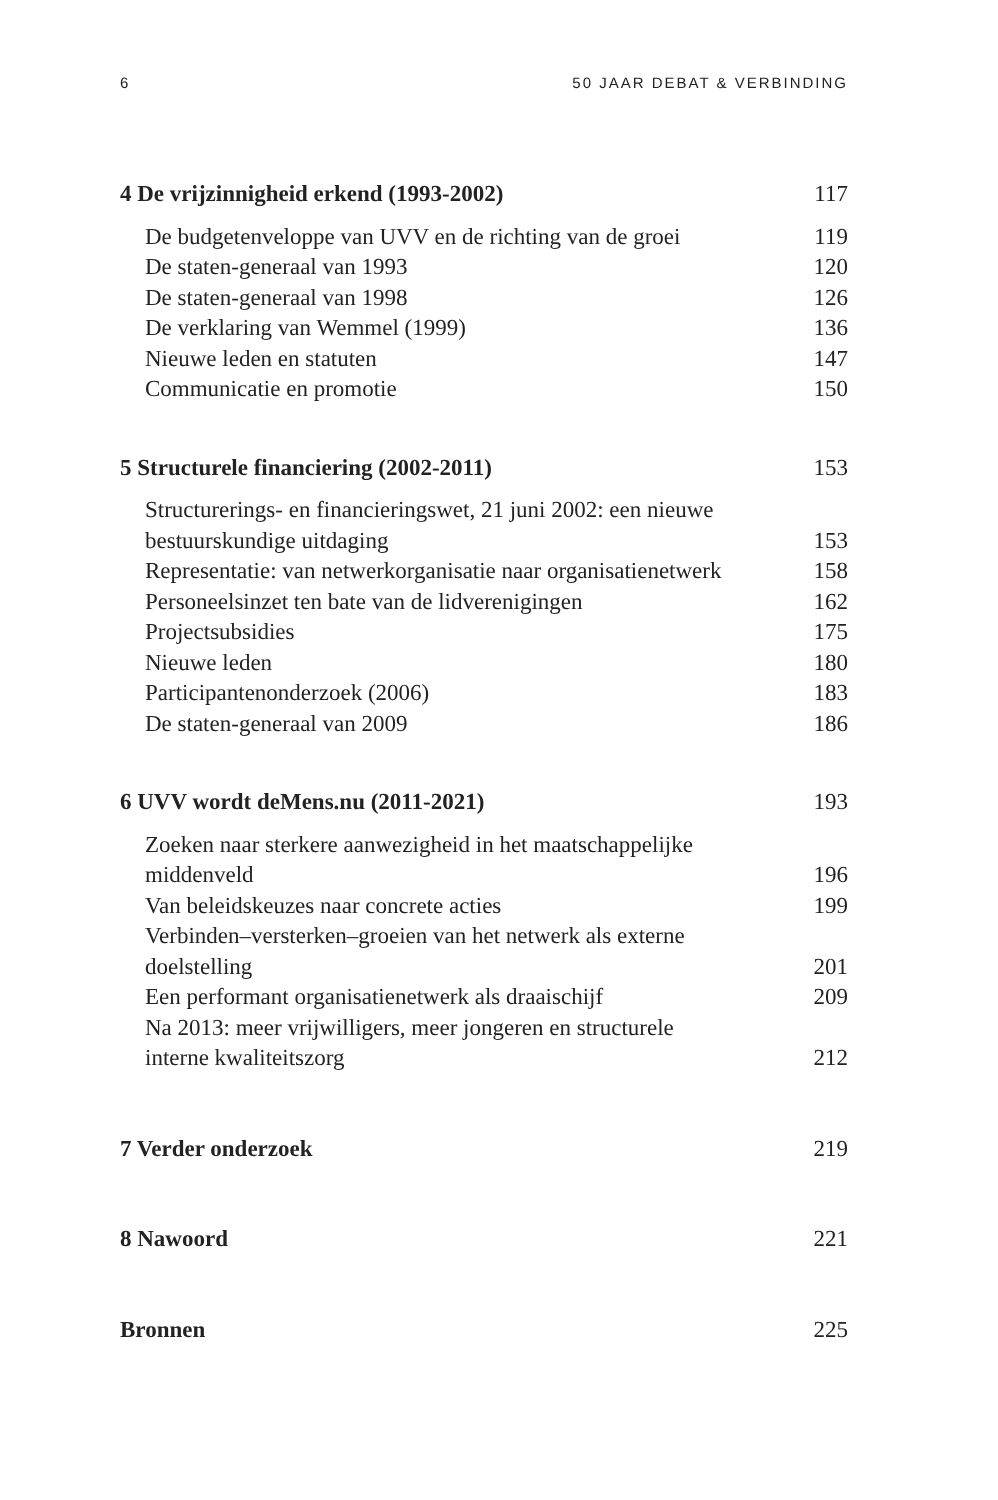6 50 JAAR DEBAT & VERBINDING
4 De vrijzinnigheid erkend (1993-2002) 117
De budgetenveloppe van UVV en de richting van de groei 119
De staten-generaal van 1993 120
De staten-generaal van 1998 126
De verklaring van Wemmel (1999) 136
Nieuwe leden en statuten 147
Communicatie en promotie 150
5 Structurele financiering (2002-2011) 153
Structurerings- en financieringswet, 21 juni 2002: een nieuwe
bestuurskundige uitdaging 153
Representatie: van netwerkorganisatie naar organisatienetwerk 158
Personeelsinzet ten bate van de lidverenigingen 162
Projectsubsidies 175
Nieuwe leden 180
Participantenonderzoek (2006) 183
De staten-generaal van 2009 186
6 UVV wordt deMens.nu (2011-2021) 193
Zoeken naar sterkere aanwezigheid in het maatschappelijke
middenveld 196
Van beleidskeuzes naar concrete acties 199
Verbinden–versterken–groeien van het netwerk als externe
doelstelling 201
Een performant organisatienetwerk als draaischijf 209
Na 2013: meer vrijwilligers, meer jongeren en structurele
interne kwaliteitszorg 212
7 Verder onderzoek 219
8 Nawoord 221
Bronnen 225